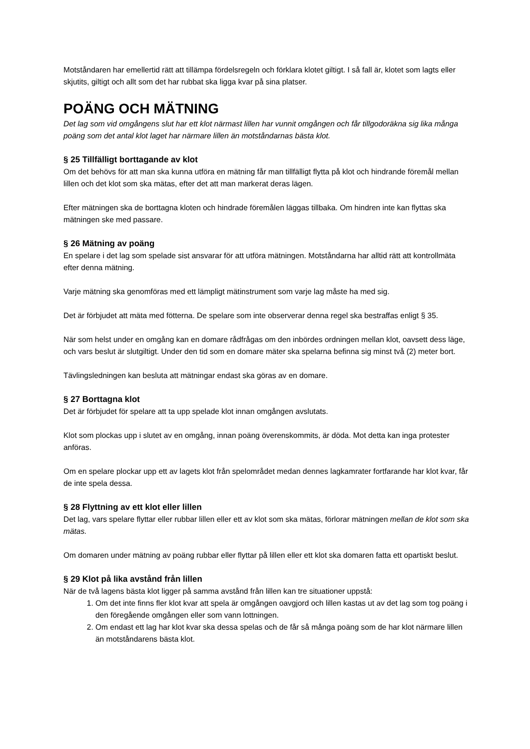Motståndaren har emellertid rätt att tillämpa fördelsregeln och förklara klotet giltigt. I så fall är, klotet som lagts eller skjutits, giltigt och allt som det har rubbat ska ligga kvar på sina platser.
POÄNG OCH MÄTNING
Det lag som vid omgångens slut har ett klot närmast lillen har vunnit omgången och får tillgodoräkna sig lika många poäng som det antal klot laget har närmare lillen än motståndarnas bästa klot.
§ 25 Tillfälligt borttagande av klot
Om det behövs för att man ska kunna utföra en mätning får man tillfälligt flytta på klot och hindrande föremål mellan lillen och det klot som ska mätas, efter det att man markerat deras lägen.
Efter mätningen ska de borttagna kloten och hindrade föremålen läggas tillbaka. Om hindren inte kan flyttas ska mätningen ske med passare.
§ 26 Mätning av poäng
En spelare i det lag som spelade sist ansvarar för att utföra mätningen. Motståndarna har alltid rätt att kontrollmäta efter denna mätning.
Varje mätning ska genomföras med ett lämpligt mätinstrument som varje lag måste ha med sig.
Det är förbjudet att mäta med fötterna. De spelare som inte observerar denna regel ska bestraffas enligt § 35.
När som helst under en omgång kan en domare rådfrågas om den inbördes ordningen mellan klot, oavsett dess läge, och vars beslut är slutgiltigt. Under den tid som en domare mäter ska spelarna befinna sig minst två (2) meter bort.
Tävlingsledningen kan besluta att mätningar endast ska göras av en domare.
§ 27 Borttagna klot
Det är förbjudet för spelare att ta upp spelade klot innan omgången avslutats.
Klot som plockas upp i slutet av en omgång, innan poäng överenskommits, är döda. Mot detta kan inga protester anföras.
Om en spelare plockar upp ett av lagets klot från spelområdet medan dennes lagkamrater fortfarande har klot kvar, får de inte spela dessa.
§ 28 Flyttning av ett klot eller lillen
Det lag, vars spelare flyttar eller rubbar lillen eller ett av klot som ska mätas, förlorar mätningen mellan de klot som ska mätas.
Om domaren under mätning av poäng rubbar eller flyttar på lillen eller ett klot ska domaren fatta ett opartiskt beslut.
§ 29 Klot på lika avstånd från lillen
När de två lagens bästa klot ligger på samma avstånd från lillen kan tre situationer uppstå:
1. Om det inte finns fler klot kvar att spela är omgången oavgjord och lillen kastas ut av det lag som tog poäng i den föregående omgången eller som vann lottningen.
2. Om endast ett lag har klot kvar ska dessa spelas och de får så många poäng som de har klot närmare lillen än motståndarens bästa klot.